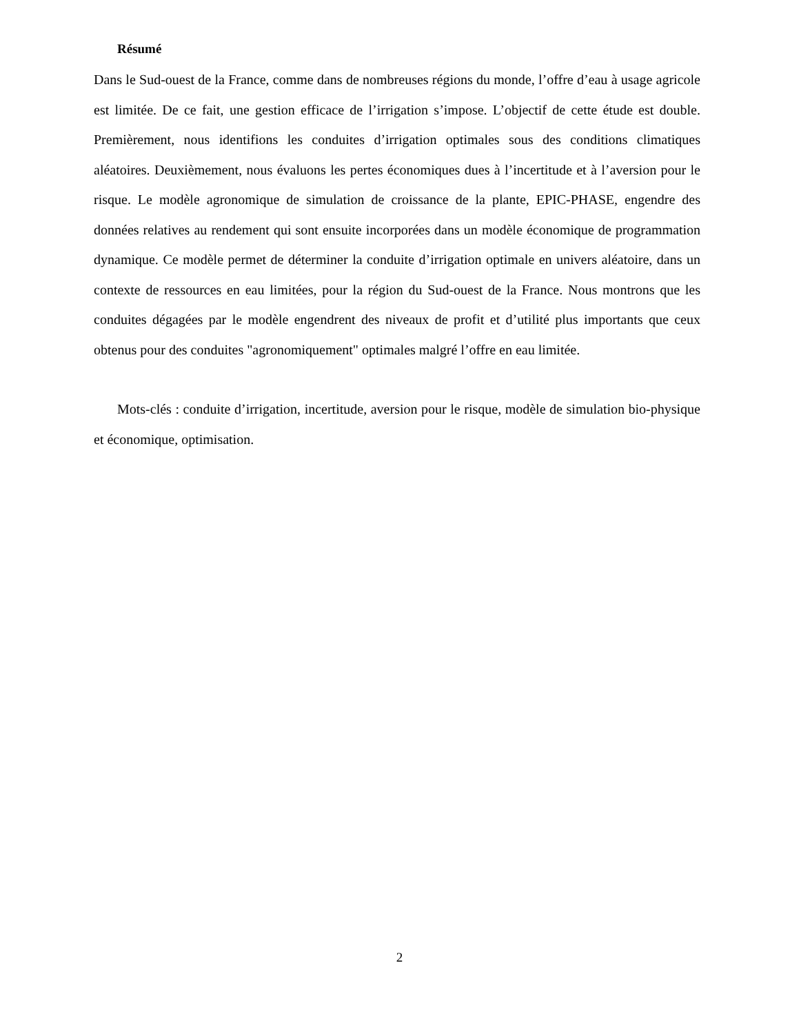Résumé
Dans le Sud-ouest de la France, comme dans de nombreuses régions du monde, l’offre d’eau à usage agricole est limitée. De ce fait, une gestion efficace de l’irrigation s’impose. L’objectif de cette étude est double. Premièrement, nous identifions les conduites d’irrigation optimales sous des conditions climatiques aléatoires. Deuxièmement, nous évaluons les pertes économiques dues à l’incertitude et à l’aversion pour le risque. Le modèle agronomique de simulation de croissance de la plante, EPIC-PHASE, engendre des données relatives au rendement qui sont ensuite incorporées dans un modèle économique de programmation dynamique. Ce modèle permet de déterminer la conduite d’irrigation optimale en univers aléatoire, dans un contexte de ressources en eau limitées, pour la région du Sud-ouest de la France. Nous montrons que les conduites dégagées par le modèle engendrent des niveaux de profit et d’utilité plus importants que ceux obtenus pour des conduites "agronomiquement" optimales malgré l’offre en eau limitée.
Mots-clés : conduite d’irrigation, incertitude, aversion pour le risque, modèle de simulation bio-physique et économique, optimisation.
2